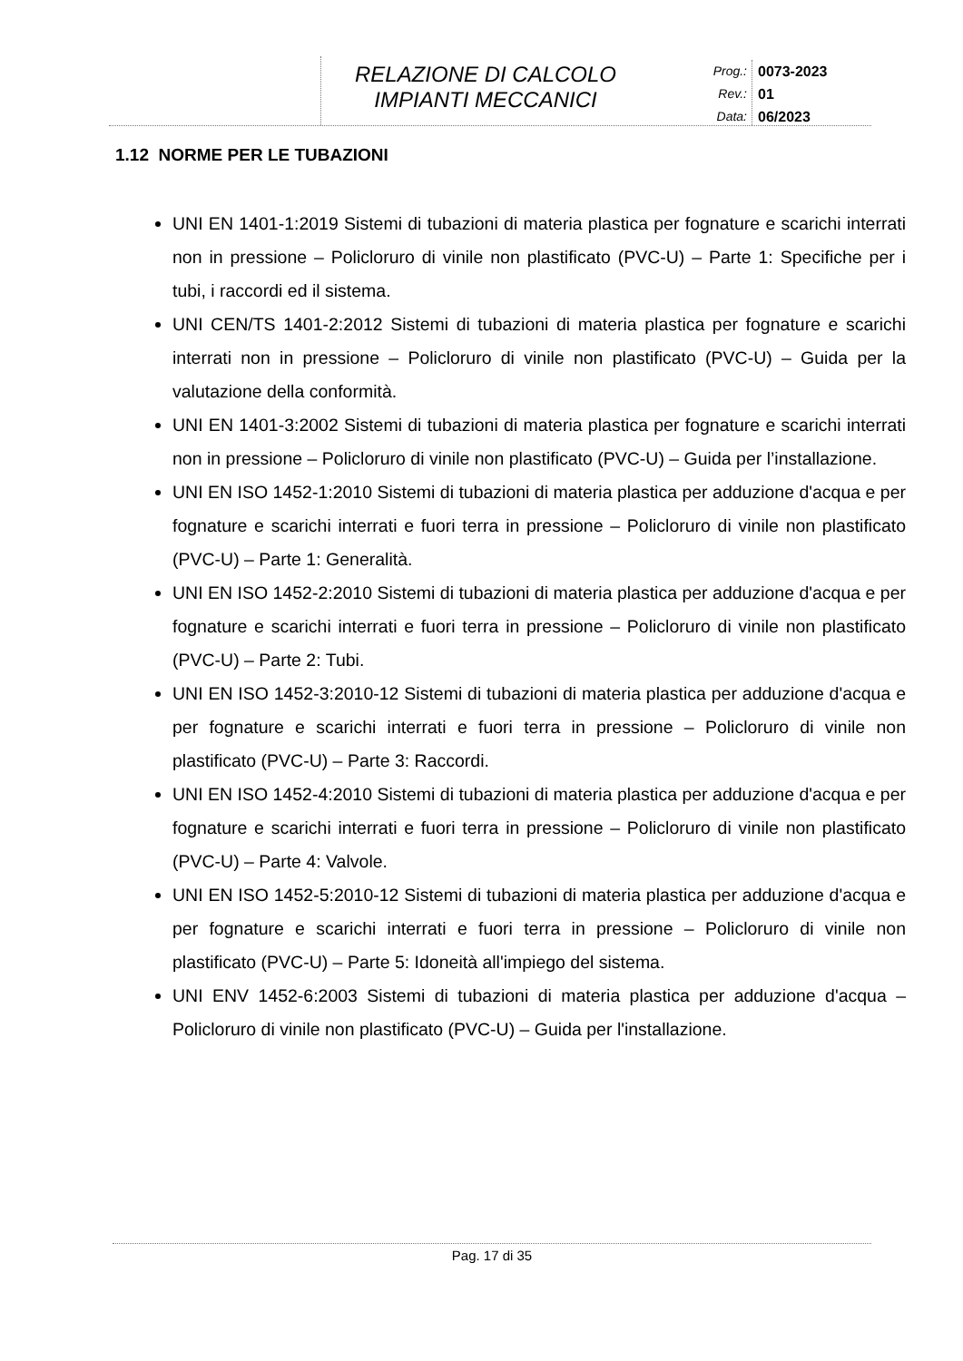RELAZIONE DI CALCOLO
IMPIANTI MECCANICI
Prog.:
Rev.:
Data:
0073-2023
01
06/2023
1.12 NORME PER LE TUBAZIONI
UNI EN 1401-1:2019 Sistemi di tubazioni di materia plastica per fognature e scarichi interrati non in pressione – Policloruro di vinile non plastificato (PVC-U) – Parte 1: Specifiche per i tubi, i raccordi ed il sistema.
UNI CEN/TS 1401-2:2012 Sistemi di tubazioni di materia plastica per fognature e scarichi interrati non in pressione – Policloruro di vinile non plastificato (PVC-U) – Guida per la valutazione della conformità.
UNI EN 1401-3:2002 Sistemi di tubazioni di materia plastica per fognature e scarichi interrati non in pressione – Policloruro di vinile non plastificato (PVC-U) – Guida per l’installazione.
UNI EN ISO 1452-1:2010 Sistemi di tubazioni di materia plastica per adduzione d'acqua e per fognature e scarichi interrati e fuori terra in pressione – Policloruro di vinile non plastificato (PVC-U) – Parte 1: Generalità.
UNI EN ISO 1452-2:2010 Sistemi di tubazioni di materia plastica per adduzione d'acqua e per fognature e scarichi interrati e fuori terra in pressione – Policloruro di vinile non plastificato (PVC-U) – Parte 2: Tubi.
UNI EN ISO 1452-3:2010-12 Sistemi di tubazioni di materia plastica per adduzione d'acqua e per fognature e scarichi interrati e fuori terra in pressione – Policloruro di vinile non plastificato (PVC-U) – Parte 3: Raccordi.
UNI EN ISO 1452-4:2010 Sistemi di tubazioni di materia plastica per adduzione d'acqua e per fognature e scarichi interrati e fuori terra in pressione – Policloruro di vinile non plastificato (PVC-U) – Parte 4: Valvole.
UNI EN ISO 1452-5:2010-12 Sistemi di tubazioni di materia plastica per adduzione d'acqua e per fognature e scarichi interrati e fuori terra in pressione – Policloruro di vinile non plastificato (PVC-U) – Parte 5: Idoneità all'impiego del sistema.
UNI ENV 1452-6:2003 Sistemi di tubazioni di materia plastica per adduzione d'acqua – Policloruro di vinile non plastificato (PVC-U) – Guida per l'installazione.
Pag. 17 di 35